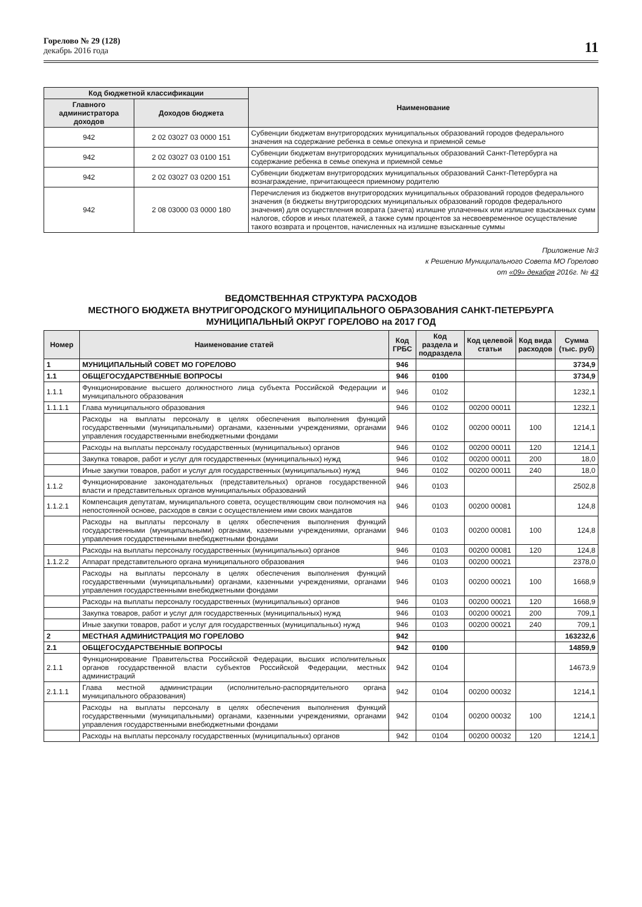Горелово № 29 (128)
декабрь 2016 года
11
| Код бюджетной классификации | | Наименование |
| --- | --- | --- |
| Главного администратора доходов | Доходов бюджета | |
| 942 | 2 02 03027 03 0000 151 | Субвенции бюджетам внутригородских муниципальных образований городов федерального значения на содержание ребенка в семье опекуна и приемной семье |
| 942 | 2 02 03027 03 0100 151 | Субвенции бюджетам внутригородских муниципальных образований Санкт-Петербурга на содержание ребенка в семье опекуна и приемной семье |
| 942 | 2 02 03027 03 0200 151 | Субвенции бюджетам внутригородских муниципальных образований Санкт-Петербурга на вознаграждение, причитающееся приемному родителю |
| 942 | 2 08 03000 03 0000 180 | Перечисления из бюджетов внутригородских муниципальных образований городов федерального значения (в бюджеты внутригородских муниципальных образований городов федерального значения) для осуществления возврата (зачета) излишне уплаченных или излишне взысканных сумм налогов, сборов и иных платежей, а также сумм процентов за несвоевременное осуществление такого возврата и процентов, начисленных на излишне взысканные суммы |
Приложение №3
к Решению Муниципального Совета МО Горелово
от «09» декабря 2016г. № 43
ВЕДОМСТВЕННАЯ СТРУКТУРА РАСХОДОВ
МЕСТНОГО БЮДЖЕТА ВНУТРИГОРОДСКОГО МУНИЦИПАЛЬНОГО ОБРАЗОВАНИЯ САНКТ-ПЕТЕРБУРГА
МУНИЦИПАЛЬНЫЙ ОКРУГ ГОРЕЛОВО на 2017 ГОД
| Номер | Наименование статей | Код ГРБС | Код раздела и подраздела | Код целевой статьи | Код вида расходов | Сумма (тыс. руб) |
| --- | --- | --- | --- | --- | --- | --- |
| 1 | МУНИЦИПАЛЬНЫЙ СОВЕТ МО ГОРЕЛОВО | 946 | | | | 3734,9 |
| 1.1 | ОБЩЕГОСУДАРСТВЕННЫЕ ВОПРОСЫ | 946 | 0100 | | | 3734,9 |
| 1.1.1 | Функционирование высшего должностного лица субъекта Российской Федерации и муниципального образования | 946 | 0102 | | | 1232,1 |
| 1.1.1.1 | Глава муниципального образования | 946 | 0102 | 00200 00011 | | 1232,1 |
| | Расходы на выплаты персоналу в целях обеспечения выполнения функций государственными (муниципальными) органами, казенными учреждениями, органами управления государственными внебюджетными фондами | 946 | 0102 | 00200 00011 | 100 | 1214,1 |
| | Расходы на выплаты персоналу государственных (муниципальных) органов | 946 | 0102 | 00200 00011 | 120 | 1214,1 |
| | Закупка товаров, работ и услуг для государственных (муниципальных) нужд | 946 | 0102 | 00200 00011 | 200 | 18,0 |
| | Иные закупки товаров, работ и услуг для государственных (муниципальных) нужд | 946 | 0102 | 00200 00011 | 240 | 18,0 |
| 1.1.2 | Функционирование законодательных (представительных) органов государственной власти и представительных органов муниципальных образований | 946 | 0103 | | | 2502,8 |
| 1.1.2.1 | Компенсация депутатам, муниципального совета, осуществляющим свои полномочия на непостоянной основе, расходов в связи с осуществлением ими своих мандатов | 946 | 0103 | 00200 00081 | | 124,8 |
| | Расходы на выплаты персоналу в целях обеспечения выполнения функций государственными (муниципальными) органами, казенными учреждениями, органами управления государственными внебюджетными фондами | 946 | 0103 | 00200 00081 | 100 | 124,8 |
| | Расходы на выплаты персоналу государственных (муниципальных) органов | 946 | 0103 | 00200 00081 | 120 | 124,8 |
| 1.1.2.2 | Аппарат представительного органа муниципального образования | 946 | 0103 | 00200 00021 | | 2378,0 |
| | Расходы на выплаты персоналу в целях обеспечения выполнения функций государственными (муниципальными) органами, казенными учреждениями, органами управления государственными внебюджетными фондами | 946 | 0103 | 00200 00021 | 100 | 1668,9 |
| | Расходы на выплаты персоналу государственных (муниципальных) органов | 946 | 0103 | 00200 00021 | 120 | 1668,9 |
| | Закупка товаров, работ и услуг для государственных (муниципальных) нужд | 946 | 0103 | 00200 00021 | 200 | 709,1 |
| | Иные закупки товаров, работ и услуг для государственных (муниципальных) нужд | 946 | 0103 | 00200 00021 | 240 | 709,1 |
| 2 | МЕСТНАЯ АДМИНИСТРАЦИЯ МО ГОРЕЛОВО | 942 | | | | 163232,6 |
| 2.1 | ОБЩЕГОСУДАРСТВЕННЫЕ ВОПРОСЫ | 942 | 0100 | | | 14859,9 |
| 2.1.1 | Функционирование Правительства Российской Федерации, высших исполнительных органов государственной власти субъектов Российской Федерации, местных администраций | 942 | 0104 | | | 14673,9 |
| 2.1.1.1 | Глава местной администрации (исполнительно-распорядительного органа муниципального образования) | 942 | 0104 | 00200 00032 | | 1214,1 |
| | Расходы на выплаты персоналу в целях обеспечения выполнения функций государственными (муниципальными) органами, казенными учреждениями, органами управления государственными внебюджетными фондами | 942 | 0104 | 00200 00032 | 100 | 1214,1 |
| | Расходы на выплаты персоналу государственных (муниципальных) органов | 942 | 0104 | 00200 00032 | 120 | 1214,1 |